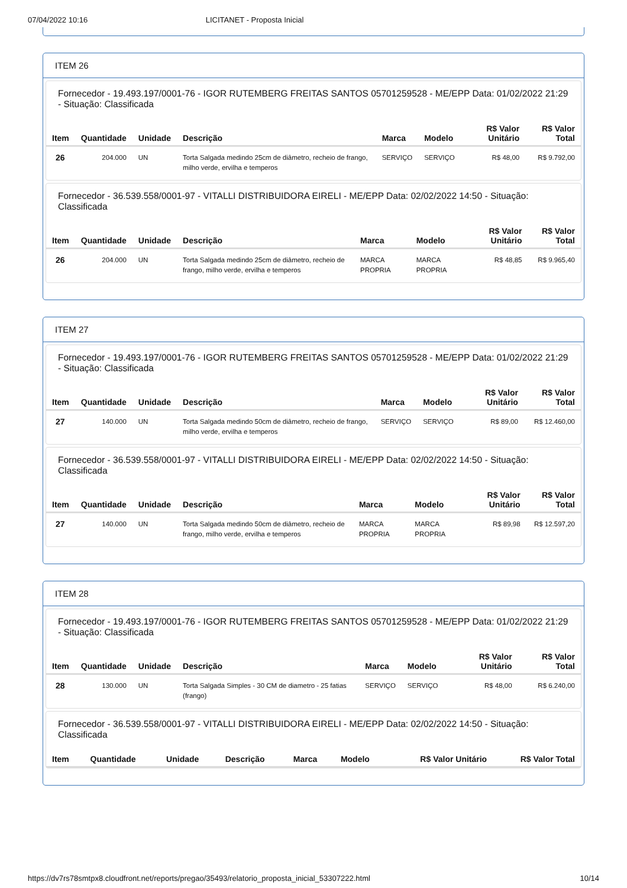07/04/2022 10:16 LICITANET - Proposta Inicial
ITEM 26
Fornecedor - 19.493.197/0001-76 - IGOR RUTEMBERG FREITAS SANTOS 05701259528 - ME/EPP Data: 01/02/2022 21:29 - Situação: Classificada
| Item | Quantidade | Unidade | Descrição | Marca | Modelo | R$ Valor Unitário | R$ Valor Total |
| --- | --- | --- | --- | --- | --- | --- | --- |
| 26 | 204.000 | UN | Torta Salgada medindo 25cm de diâmetro, recheio de frango, milho verde, ervilha e temperos | SERVIÇO | SERVIÇO | R$ 48,00 | R$ 9.792,00 |
Fornecedor - 36.539.558/0001-97 - VITALLI DISTRIBUIDORA EIRELI - ME/EPP Data: 02/02/2022 14:50 - Situação: Classificada
| Item | Quantidade | Unidade | Descrição | Marca | Modelo | R$ Valor Unitário | R$ Valor Total |
| --- | --- | --- | --- | --- | --- | --- | --- |
| 26 | 204.000 | UN | Torta Salgada medindo 25cm de diâmetro, recheio de frango, milho verde, ervilha e temperos | MARCA PROPRIA | MARCA PROPRIA | R$ 48,85 | R$ 9.965,40 |
ITEM 27
Fornecedor - 19.493.197/0001-76 - IGOR RUTEMBERG FREITAS SANTOS 05701259528 - ME/EPP Data: 01/02/2022 21:29 - Situação: Classificada
| Item | Quantidade | Unidade | Descrição | Marca | Modelo | R$ Valor Unitário | R$ Valor Total |
| --- | --- | --- | --- | --- | --- | --- | --- |
| 27 | 140.000 | UN | Torta Salgada medindo 50cm de diâmetro, recheio de frango, milho verde, ervilha e temperos | SERVIÇO | SERVIÇO | R$ 89,00 | R$ 12.460,00 |
Fornecedor - 36.539.558/0001-97 - VITALLI DISTRIBUIDORA EIRELI - ME/EPP Data: 02/02/2022 14:50 - Situação: Classificada
| Item | Quantidade | Unidade | Descrição | Marca | Modelo | R$ Valor Unitário | R$ Valor Total |
| --- | --- | --- | --- | --- | --- | --- | --- |
| 27 | 140.000 | UN | Torta Salgada medindo 50cm de diâmetro, recheio de frango, milho verde, ervilha e temperos | MARCA PROPRIA | MARCA PROPRIA | R$ 89,98 | R$ 12.597,20 |
ITEM 28
Fornecedor - 19.493.197/0001-76 - IGOR RUTEMBERG FREITAS SANTOS 05701259528 - ME/EPP Data: 01/02/2022 21:29 - Situação: Classificada
| Item | Quantidade | Unidade | Descrição | Marca | Modelo | R$ Valor Unitário | R$ Valor Total |
| --- | --- | --- | --- | --- | --- | --- | --- |
| 28 | 130.000 | UN | Torta Salgada Simples - 30 CM de diametro - 25 fatias (frango) | SERVIÇO | SERVIÇO | R$ 48,00 | R$ 6.240,00 |
Fornecedor - 36.539.558/0001-97 - VITALLI DISTRIBUIDORA EIRELI - ME/EPP Data: 02/02/2022 14:50 - Situação: Classificada
| Item | Quantidade | Unidade | Descrição | Marca | Modelo | R$ Valor Unitário | R$ Valor Total |
| --- | --- | --- | --- | --- | --- | --- | --- |
https://dv7rs78smtpx8.cloudfront.net/reports/pregao/35493/relatorio_proposta_inicial_53307222.html 10/14